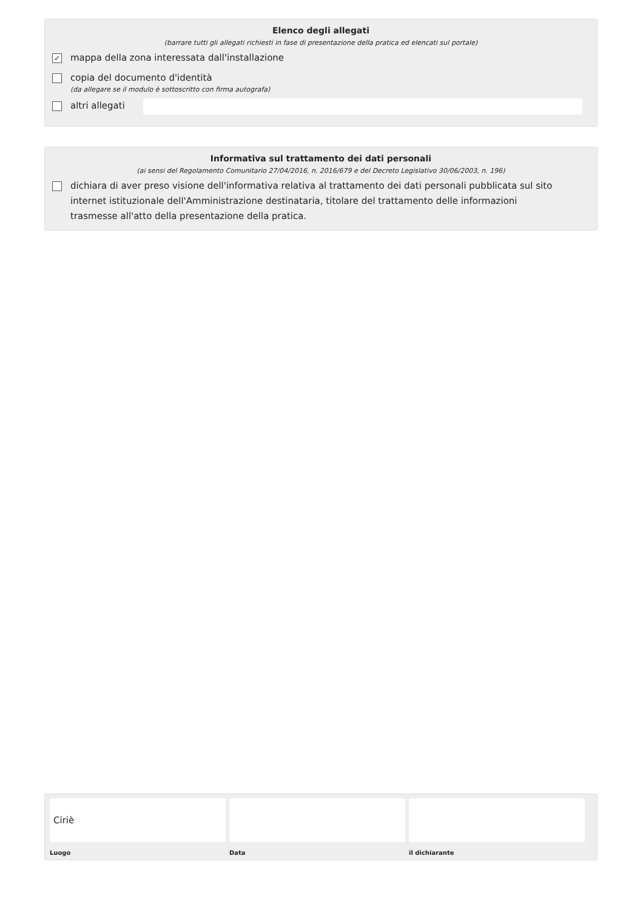Elenco degli allegati
(barrare tutti gli allegati richiesti in fase di presentazione della pratica ed elencati sul portale)
✓
mappa della zona interessata dall'installazione
copia del documento d'identità
(da allegare se il modulo è sottoscritto con firma autografa)
altri allegati
Informativa sul trattamento dei dati personali
(ai sensi del Regolamento Comunitario 27/04/2016, n. 2016/679 e del Decreto Legislativo 30/06/2003, n. 196)
dichiara di aver preso visione dell'informativa relativa al trattamento dei dati personali pubblicata sul sito internet istituzionale dell'Amministrazione destinataria, titolare del trattamento delle informazioni trasmesse all'atto della presentazione della pratica.
Ciriè
Luogo Data il dichiarante